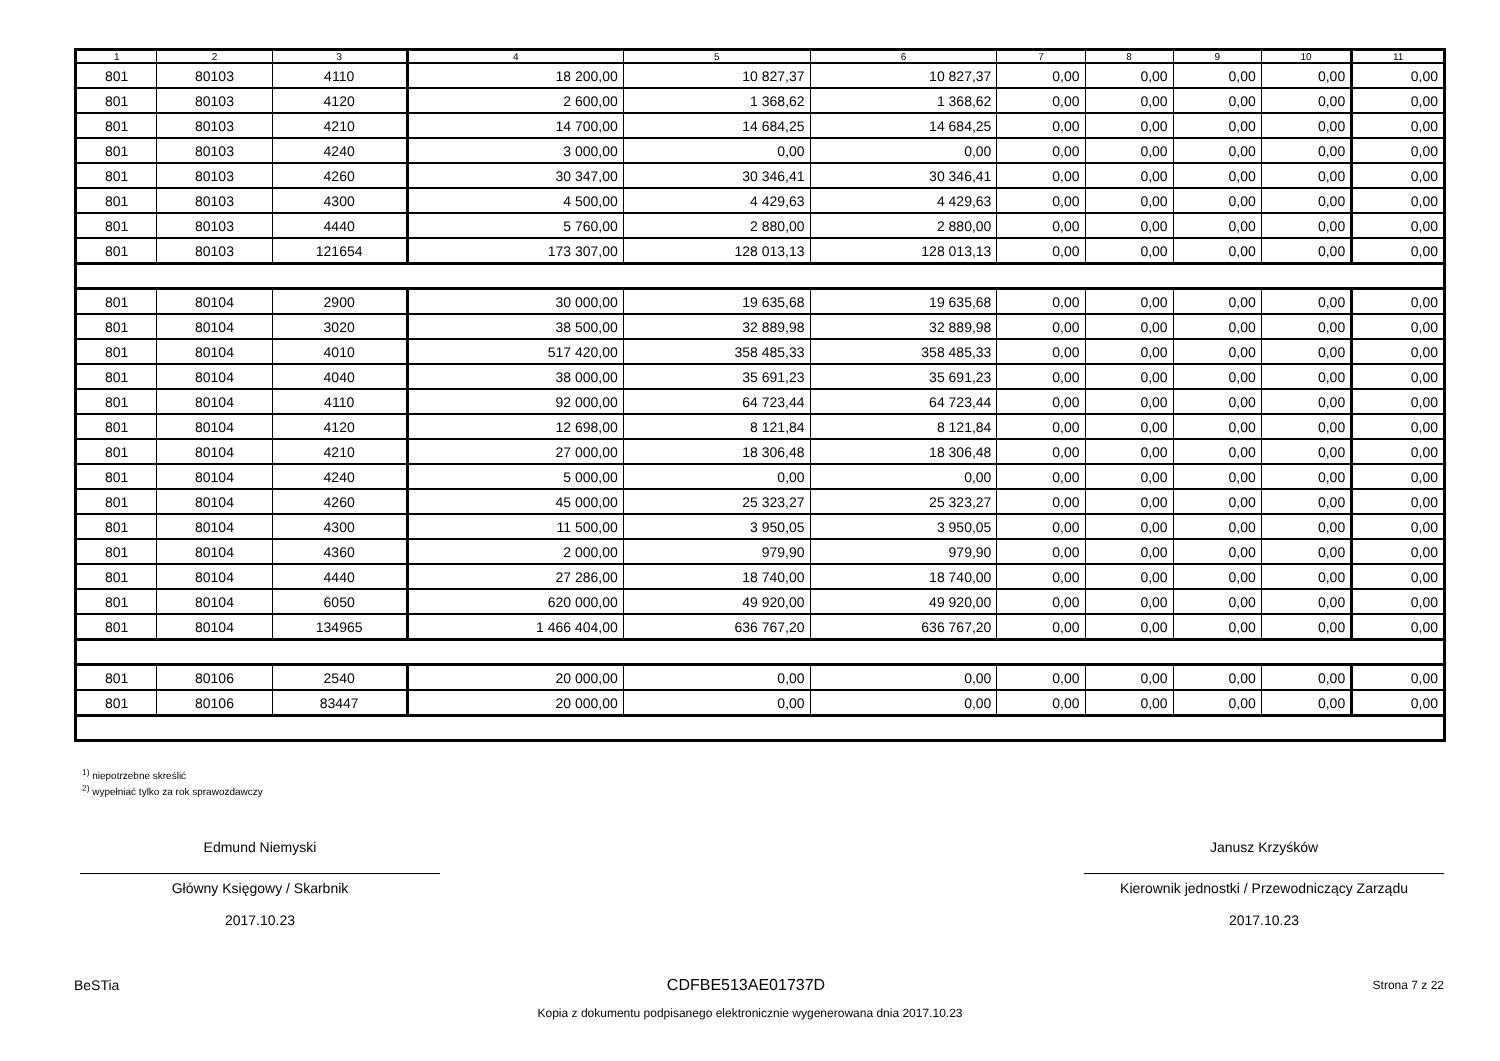| 1 | 2 | 3 | 4 | 5 | 6 | 7 | 8 | 9 | 10 | 11 |
| --- | --- | --- | --- | --- | --- | --- | --- | --- | --- | --- |
| 801 | 80103 | 4110 | 18 200,00 | 10 827,37 | 10 827,37 | 0,00 | 0,00 | 0,00 | 0,00 | 0,00 |
| 801 | 80103 | 4120 | 2 600,00 | 1 368,62 | 1 368,62 | 0,00 | 0,00 | 0,00 | 0,00 | 0,00 |
| 801 | 80103 | 4210 | 14 700,00 | 14 684,25 | 14 684,25 | 0,00 | 0,00 | 0,00 | 0,00 | 0,00 |
| 801 | 80103 | 4240 | 3 000,00 | 0,00 | 0,00 | 0,00 | 0,00 | 0,00 | 0,00 | 0,00 |
| 801 | 80103 | 4260 | 30 347,00 | 30 346,41 | 30 346,41 | 0,00 | 0,00 | 0,00 | 0,00 | 0,00 |
| 801 | 80103 | 4300 | 4 500,00 | 4 429,63 | 4 429,63 | 0,00 | 0,00 | 0,00 | 0,00 | 0,00 |
| 801 | 80103 | 4440 | 5 760,00 | 2 880,00 | 2 880,00 | 0,00 | 0,00 | 0,00 | 0,00 | 0,00 |
| 801 | 80103 | 121654 | 173 307,00 | 128 013,13 | 128 013,13 | 0,00 | 0,00 | 0,00 | 0,00 | 0,00 |
| 801 | 80104 | 2900 | 30 000,00 | 19 635,68 | 19 635,68 | 0,00 | 0,00 | 0,00 | 0,00 | 0,00 |
| 801 | 80104 | 3020 | 38 500,00 | 32 889,98 | 32 889,98 | 0,00 | 0,00 | 0,00 | 0,00 | 0,00 |
| 801 | 80104 | 4010 | 517 420,00 | 358 485,33 | 358 485,33 | 0,00 | 0,00 | 0,00 | 0,00 | 0,00 |
| 801 | 80104 | 4040 | 38 000,00 | 35 691,23 | 35 691,23 | 0,00 | 0,00 | 0,00 | 0,00 | 0,00 |
| 801 | 80104 | 4110 | 92 000,00 | 64 723,44 | 64 723,44 | 0,00 | 0,00 | 0,00 | 0,00 | 0,00 |
| 801 | 80104 | 4120 | 12 698,00 | 8 121,84 | 8 121,84 | 0,00 | 0,00 | 0,00 | 0,00 | 0,00 |
| 801 | 80104 | 4210 | 27 000,00 | 18 306,48 | 18 306,48 | 0,00 | 0,00 | 0,00 | 0,00 | 0,00 |
| 801 | 80104 | 4240 | 5 000,00 | 0,00 | 0,00 | 0,00 | 0,00 | 0,00 | 0,00 | 0,00 |
| 801 | 80104 | 4260 | 45 000,00 | 25 323,27 | 25 323,27 | 0,00 | 0,00 | 0,00 | 0,00 | 0,00 |
| 801 | 80104 | 4300 | 11 500,00 | 3 950,05 | 3 950,05 | 0,00 | 0,00 | 0,00 | 0,00 | 0,00 |
| 801 | 80104 | 4360 | 2 000,00 | 979,90 | 979,90 | 0,00 | 0,00 | 0,00 | 0,00 | 0,00 |
| 801 | 80104 | 4440 | 27 286,00 | 18 740,00 | 18 740,00 | 0,00 | 0,00 | 0,00 | 0,00 | 0,00 |
| 801 | 80104 | 6050 | 620 000,00 | 49 920,00 | 49 920,00 | 0,00 | 0,00 | 0,00 | 0,00 | 0,00 |
| 801 | 80104 | 134965 | 1 466 404,00 | 636 767,20 | 636 767,20 | 0,00 | 0,00 | 0,00 | 0,00 | 0,00 |
| 801 | 80106 | 2540 | 20 000,00 | 0,00 | 0,00 | 0,00 | 0,00 | 0,00 | 0,00 | 0,00 |
| 801 | 80106 | 83447 | 20 000,00 | 0,00 | 0,00 | 0,00 | 0,00 | 0,00 | 0,00 | 0,00 |
<sup>1)</sup> niepotrzebne skreślić
<sup>2)</sup> wypełniać tylko za rok sprawozdawczy
Edmund Niemyski
Główny Księgowy / Skarbnik
2017.10.23
Janusz Krzyśków
Kierownik jednostki / Przewodniczący Zarządu
2017.10.23
BeSTia CDFBE513AE01737D Strona 7 z 22
Kopia z dokumentu podpisanego elektronicznie wygenerowana dnia 2017.10.23